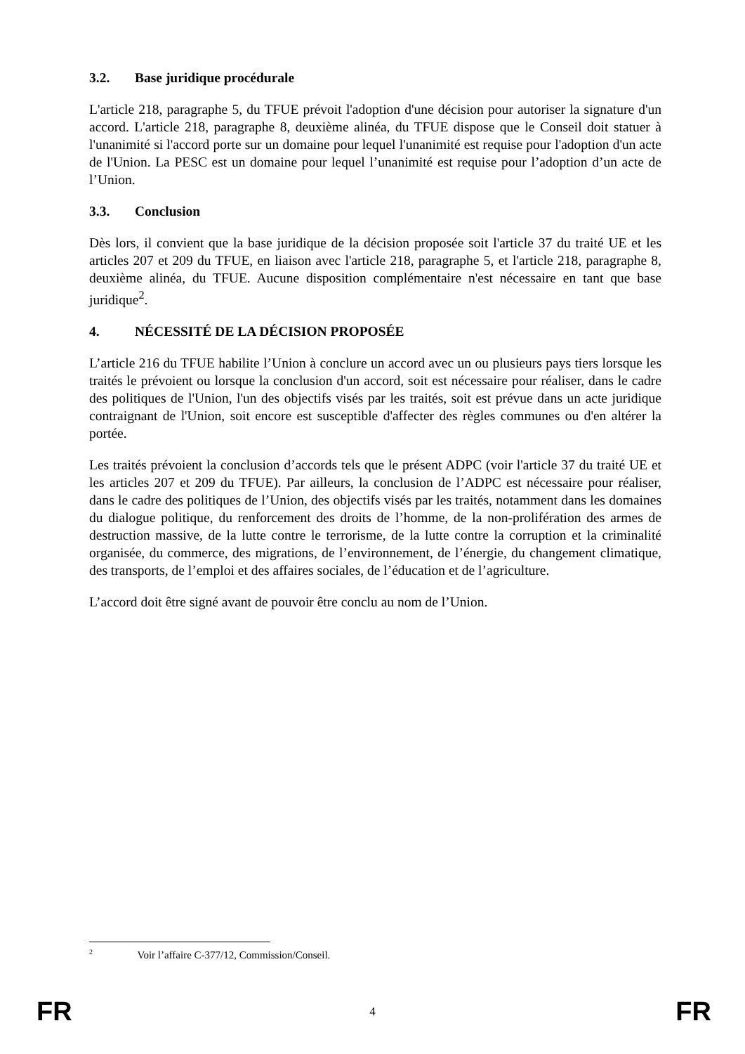3.2. Base juridique procédurale
L'article 218, paragraphe 5, du TFUE prévoit l'adoption d'une décision pour autoriser la signature d'un accord. L'article 218, paragraphe 8, deuxième alinéa, du TFUE dispose que le Conseil doit statuer à l'unanimité si l'accord porte sur un domaine pour lequel l'unanimité est requise pour l'adoption d'un acte de l'Union. La PESC est un domaine pour lequel l’unanimité est requise pour l’adoption d’un acte de l’Union.
3.3. Conclusion
Dès lors, il convient que la base juridique de la décision proposée soit l'article 37 du traité UE et les articles 207 et 209 du TFUE, en liaison avec l'article 218, paragraphe 5, et l'article 218, paragraphe 8, deuxième alinéa, du TFUE. Aucune disposition complémentaire n'est nécessaire en tant que base juridique<sup>2</sup>.
4. NÉCESSITÉ DE LA DÉCISION PROPOSÉE
L’article 216 du TFUE habilite l’Union à conclure un accord avec un ou plusieurs pays tiers lorsque les traités le prévoient ou lorsque la conclusion d'un accord, soit est nécessaire pour réaliser, dans le cadre des politiques de l'Union, l'un des objectifs visés par les traités, soit est prévue dans un acte juridique contraignant de l'Union, soit encore est susceptible d'affecter des règles communes ou d'en altérer la portée.
Les traités prévoient la conclusion d’accords tels que le présent ADPC (voir l'article 37 du traité UE et les articles 207 et 209 du TFUE). Par ailleurs, la conclusion de l’ADPC est nécessaire pour réaliser, dans le cadre des politiques de l’Union, des objectifs visés par les traités, notamment dans les domaines du dialogue politique, du renforcement des droits de l’homme, de la non-prolifération des armes de destruction massive, de la lutte contre le terrorisme, de la lutte contre la corruption et la criminalité organisée, du commerce, des migrations, de l’environnement, de l’énergie, du changement climatique, des transports, de l’emploi et des affaires sociales, de l’éducation et de l’agriculture.
L’accord doit être signé avant de pouvoir être conclu au nom de l’Union.
<sup>2</sup> Voir l’affaire C-377/12, Commission/Conseil.
FR 4 FR